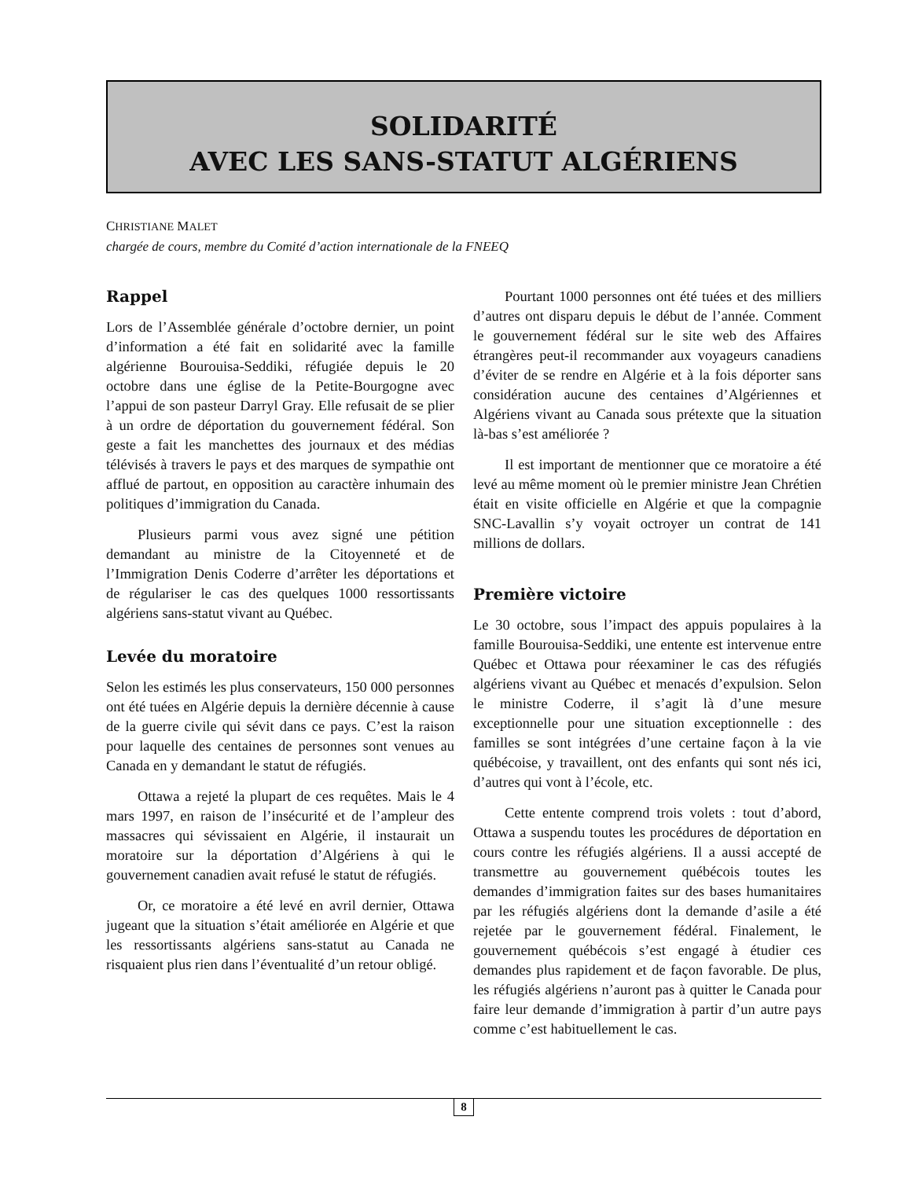SOLIDARITÉ
AVEC LES SANS-STATUT ALGÉRIENS
CHRISTIANE MALET
chargée de cours, membre du Comité d’action internationale de la FNEEQ
Rappel
Lors de l’Assemblée générale d’octobre dernier, un point d’information a été fait en solidarité avec la famille algérienne Bourouisa-Seddiki, réfugiée depuis le 20 octobre dans une église de la Petite-Bourgogne avec l’appui de son pasteur Darryl Gray. Elle refusait de se plier à un ordre de déportation du gouvernement fédéral. Son geste a fait les manchettes des journaux et des médias télévisés à travers le pays et des marques de sympathie ont afflué de partout, en opposition au caractère inhumain des politiques d’immigration du Canada.
Plusieurs parmi vous avez signé une pétition demandant au ministre de la Citoyenneté et de l’Immigration Denis Coderre d’arrêter les déportations et de régulariser le cas des quelques 1000 ressortissants algériens sans-statut vivant au Québec.
Levée du moratoire
Selon les estimés les plus conservateurs, 150 000 personnes ont été tuées en Algérie depuis la dernière décennie à cause de la guerre civile qui sévit dans ce pays. C’est la raison pour laquelle des centaines de personnes sont venues au Canada en y demandant le statut de réfugiés.
Ottawa a rejeté la plupart de ces requêtes. Mais le 4 mars 1997, en raison de l’insécurité et de l’ampleur des massacres qui sévissaient en Algérie, il instaurait un moratoire sur la déportation d’Algériens à qui le gouvernement canadien avait refusé le statut de réfugiés.
Or, ce moratoire a été levé en avril dernier, Ottawa jugeant que la situation s’était améliorée en Algérie et que les ressortissants algériens sans-statut au Canada ne risquaient plus rien dans l’éventualité d’un retour obligé.
Pourtant 1000 personnes ont été tuées et des milliers d’autres ont disparu depuis le début de l’année. Comment le gouvernement fédéral sur le site web des Affaires étrangères peut-il recommander aux voyageurs canadiens d’éviter de se rendre en Algérie et à la fois déporter sans considération aucune des centaines d’Algériennes et Algériens vivant au Canada sous prétexte que la situation là-bas s’est améliorée ?
Il est important de mentionner que ce moratoire a été levé au même moment où le premier ministre Jean Chrétien était en visite officielle en Algérie et que la compagnie SNC-Lavallin s’y voyait octroyer un contrat de 141 millions de dollars.
Première victoire
Le 30 octobre, sous l’impact des appuis populaires à la famille Bourouisa-Seddiki, une entente est intervenue entre Québec et Ottawa pour réexaminer le cas des réfugiés algériens vivant au Québec et menacés d’expulsion. Selon le ministre Coderre, il s’agit là d’une mesure exceptionnelle pour une situation exceptionnelle : des familles se sont intégrées d’une certaine façon à la vie québécoise, y travaillent, ont des enfants qui sont nés ici, d’autres qui vont à l’école, etc.
Cette entente comprend trois volets : tout d’abord, Ottawa a suspendu toutes les procédures de déportation en cours contre les réfugiés algériens. Il a aussi accepté de transmettre au gouvernement québécois toutes les demandes d’immigration faites sur des bases humanitaires par les réfugiés algériens dont la demande d’asile a été rejetée par le gouvernement fédéral. Finalement, le gouvernement québécois s’est engagé à étudier ces demandes plus rapidement et de façon favorable. De plus, les réfugiés algériens n’auront pas à quitter le Canada pour faire leur demande d’immigration à partir d’un autre pays comme c’est habituellement le cas.
8